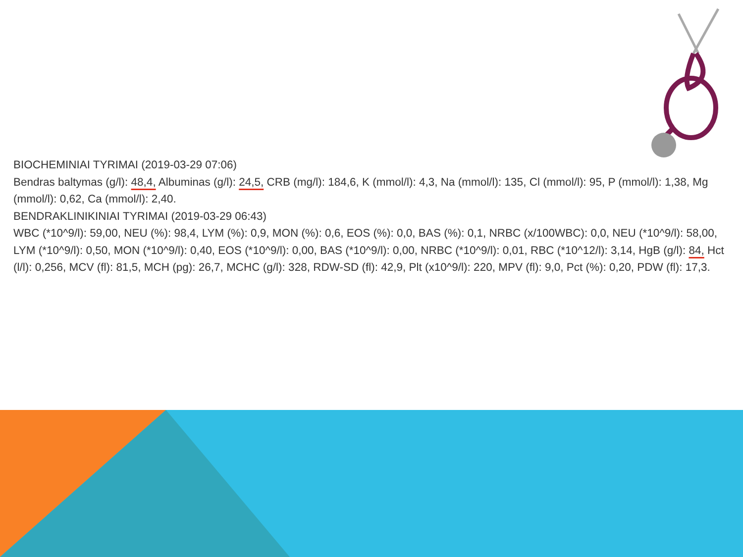BIOCHEMINIAI TYRIMAI (2019-03-29 07:06)
Bendras baltymas (g/l): 48,4, Albuminas (g/l): 24,5, CRB (mg/l): 184,6, K (mmol/l): 4,3, Na (mmol/l): 135, Cl (mmol/l): 95, P (mmol/l): 1,38, Mg (mmol/l): 0,62, Ca (mmol/l): 2,40.
BENDRAKLINIKINIAI TYRIMAI (2019-03-29 06:43)
WBC (*10^9/l): 59,00, NEU (%): 98,4, LYM (%): 0,9, MON (%): 0,6, EOS (%): 0,0, BAS (%): 0,1, NRBC (x/100WBC): 0,0, NEU (*10^9/l): 58,00, LYM (*10^9/l): 0,50, MON (*10^9/l): 0,40, EOS (*10^9/l): 0,00, BAS (*10^9/l): 0,00, NRBC (*10^9/l): 0,01, RBC (*10^12/l): 3,14, HgB (g/l): 84, Hct (l/l): 0,256, MCV (fl): 81,5, MCH (pg): 26,7, MCHC (g/l): 328, RDW-SD (fl): 42,9, Plt (x10^9/l): 220, MPV (fl): 9,0, Pct (%): 0,20, PDW (fl): 17,3.